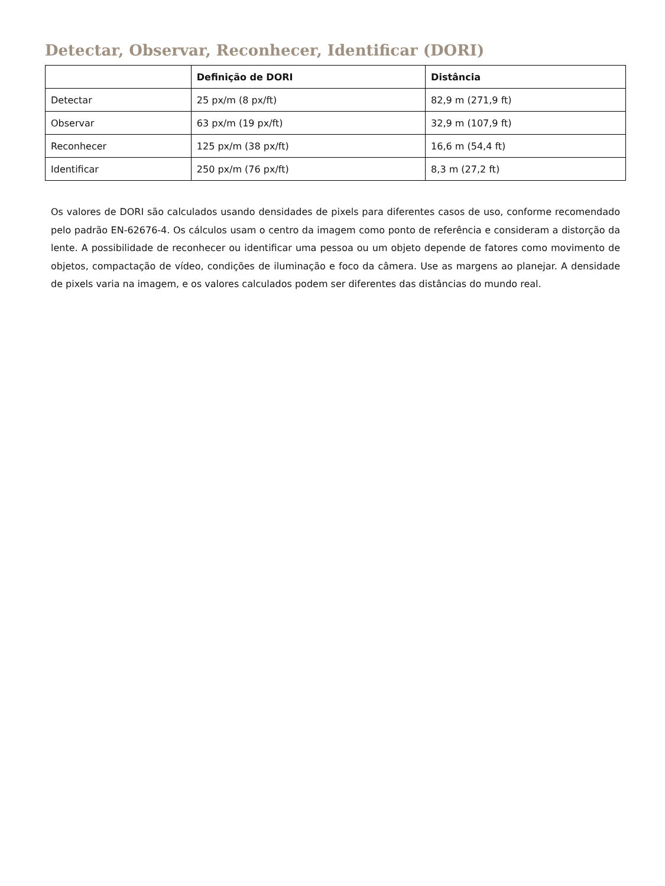Detectar, Observar, Reconhecer, Identificar (DORI)
| | Definição de DORI | Distância |
| --- | --- | --- |
| Detectar | 25 px/m (8 px/ft) | 82,9 m (271,9 ft) |
| Observar | 63 px/m (19 px/ft) | 32,9 m (107,9 ft) |
| Reconhecer | 125 px/m (38 px/ft) | 16,6 m (54,4 ft) |
| Identificar | 250 px/m (76 px/ft) | 8,3 m (27,2 ft) |
Os valores de DORI são calculados usando densidades de pixels para diferentes casos de uso, conforme recomendado pelo padrão EN-62676-4. Os cálculos usam o centro da imagem como ponto de referência e consideram a distorção da lente. A possibilidade de reconhecer ou identificar uma pessoa ou um objeto depende de fatores como movimento de objetos, compactação de vídeo, condições de iluminação e foco da câmera. Use as margens ao planejar. A densidade de pixels varia na imagem, e os valores calculados podem ser diferentes das distâncias do mundo real.